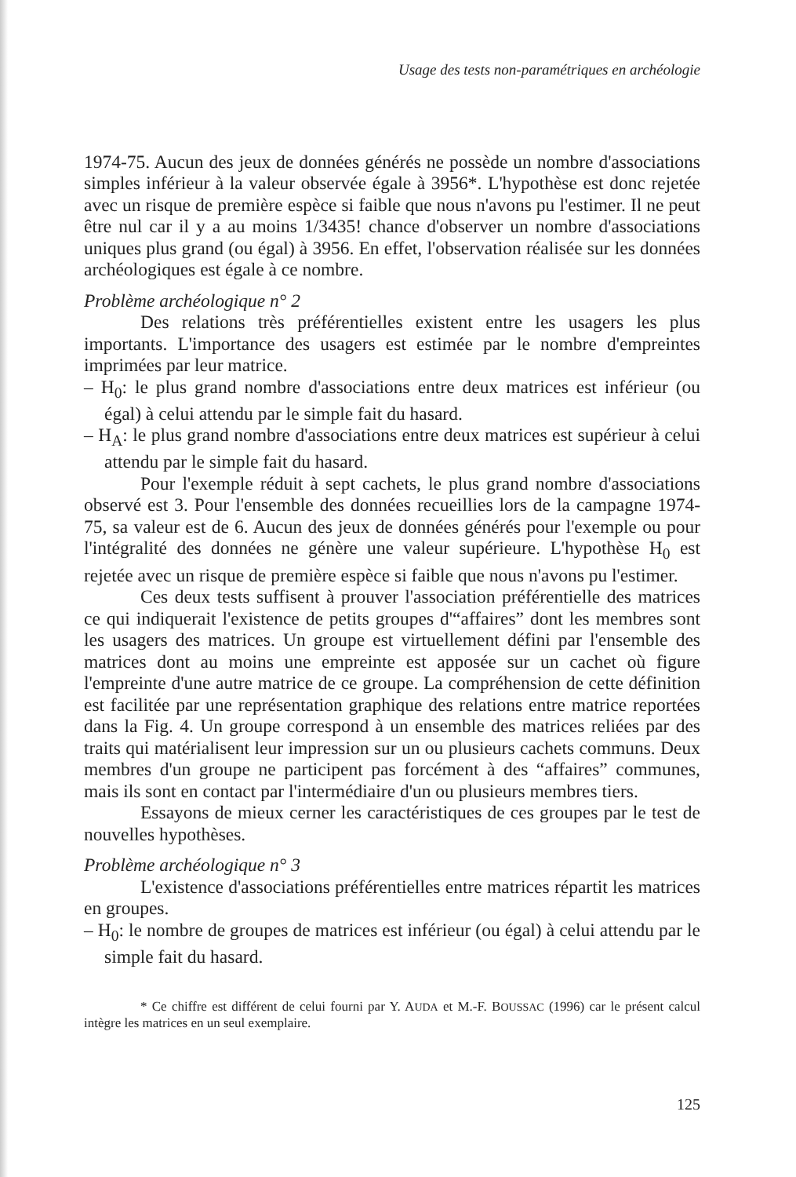Usage des tests non-paramétriques en archéologie
1974-75. Aucun des jeux de données générés ne possède un nombre d'associations simples inférieur à la valeur observée égale à 3956*. L'hypothèse est donc rejetée avec un risque de première espèce si faible que nous n'avons pu l'estimer. Il ne peut être nul car il y a au moins 1/3435! chance d'observer un nombre d'associations uniques plus grand (ou égal) à 3956. En effet, l'observation réalisée sur les données archéologiques est égale à ce nombre.
Problème archéologique n° 2
Des relations très préférentielles existent entre les usagers les plus importants. L'importance des usagers est estimée par le nombre d'empreintes imprimées par leur matrice.
– H<sub>0</sub>: le plus grand nombre d'associations entre deux matrices est inférieur (ou égal) à celui attendu par le simple fait du hasard.
– H<sub>A</sub>: le plus grand nombre d'associations entre deux matrices est supérieur à celui attendu par le simple fait du hasard.
Pour l'exemple réduit à sept cachets, le plus grand nombre d'associations observé est 3. Pour l'ensemble des données recueillies lors de la campagne 1974-75, sa valeur est de 6. Aucun des jeux de données générés pour l'exemple ou pour l'intégralité des données ne génère une valeur supérieure. L'hypothèse H<sub>0</sub> est rejetée avec un risque de première espèce si faible que nous n'avons pu l'estimer.
Ces deux tests suffisent à prouver l'association préférentielle des matrices ce qui indiquerait l'existence de petits groupes d'“affaires” dont les membres sont les usagers des matrices. Un groupe est virtuellement défini par l'ensemble des matrices dont au moins une empreinte est apposée sur un cachet où figure l'empreinte d'une autre matrice de ce groupe. La compréhension de cette définition est facilitée par une représentation graphique des relations entre matrice reportées dans la Fig. 4. Un groupe correspond à un ensemble des matrices reliées par des traits qui matérialisent leur impression sur un ou plusieurs cachets communs. Deux membres d'un groupe ne participent pas forcément à des “affaires” communes, mais ils sont en contact par l'intermédiaire d'un ou plusieurs membres tiers.
Essayons de mieux cerner les caractéristiques de ces groupes par le test de nouvelles hypothèses.
Problème archéologique n° 3
L'existence d'associations préférentielles entre matrices répartit les matrices en groupes.
– H<sub>0</sub>: le nombre de groupes de matrices est inférieur (ou égal) à celui attendu par le simple fait du hasard.
* Ce chiffre est différent de celui fourni par Y. AUDA et M.-F. BOUSSAC (1996) car le présent calcul intègre les matrices en un seul exemplaire.
125